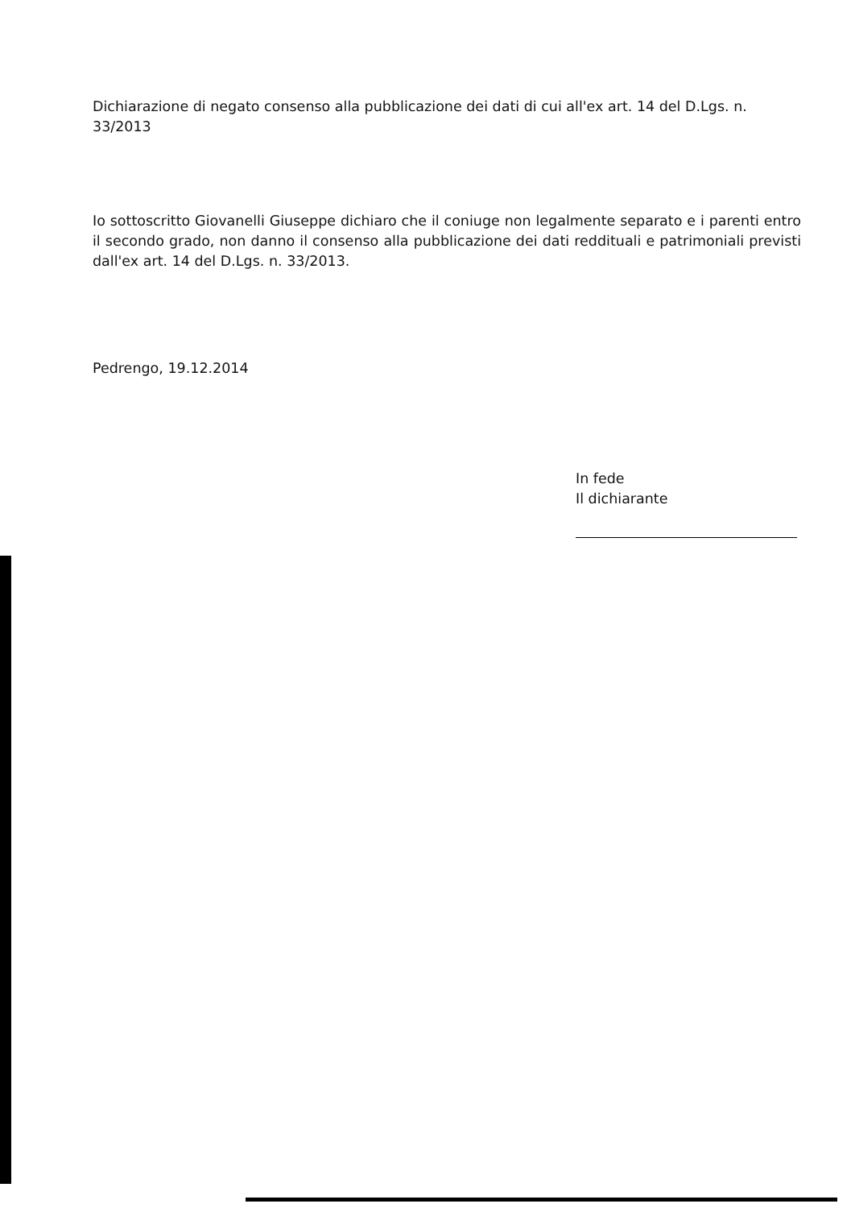Dichiarazione di negato consenso alla pubblicazione dei dati di cui all'ex art. 14 del D.Lgs. n. 33/2013
Io sottoscritto Giovanelli Giuseppe dichiaro che il coniuge non legalmente separato e i parenti entro il secondo grado, non danno il consenso alla pubblicazione dei dati reddituali e patrimoniali previsti dall'ex art. 14 del D.Lgs. n. 33/2013.
Pedrengo, 19.12.2014
In fede
Il dichiarante